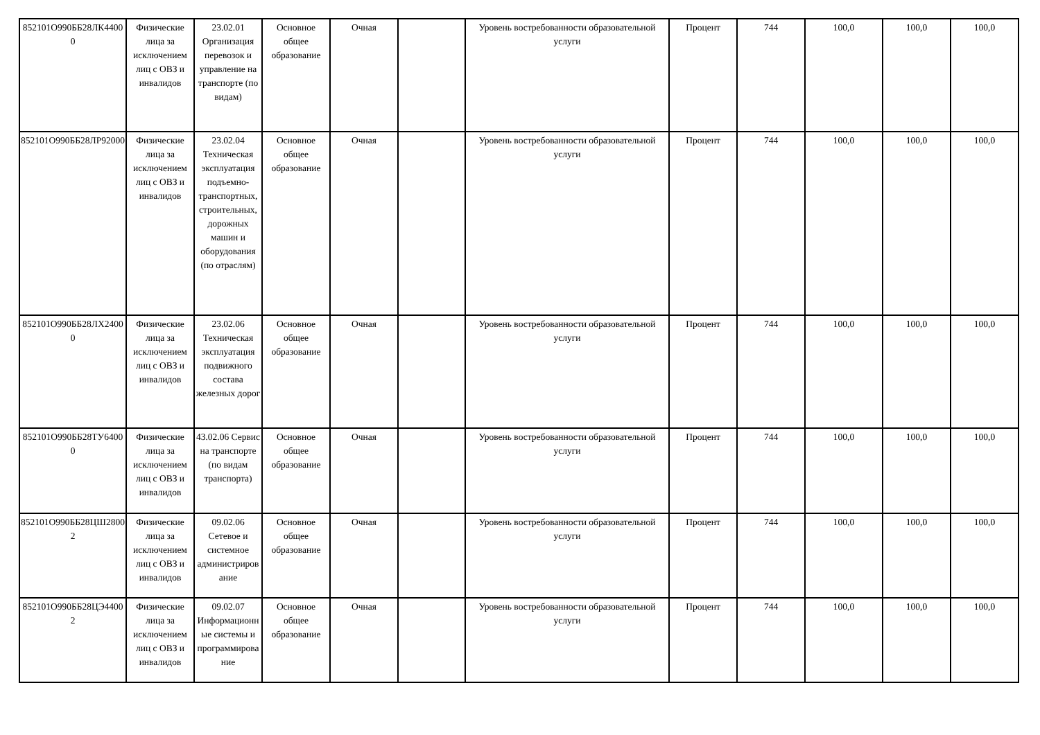| 852101О990ББ28ЛК44000 | Физические лица за исключением лиц с ОВЗ и инвалидов | 23.02.01 Организация перевозок и управление на транспорте (по видам) | Основное общее образование | Очная | | Уровень востребованности образовательной услуги | Процент | 744 | 100,0 | 100,0 | 100,0 |
| 852101О990ББ28ЛР92000 | Физические лица за исключением лиц с ОВЗ и инвалидов | 23.02.04 Техническая эксплуатация подъемно-транспортных, строительных, дорожных машин и оборудования (по отраслям) | Основное общее образование | Очная | | Уровень востребованности образовательной услуги | Процент | 744 | 100,0 | 100,0 | 100,0 |
| 852101О990ББ28ЛХ24000 | Физические лица за исключением лиц с ОВЗ и инвалидов | 23.02.06 Техническая эксплуатация подвижного состава железных дорог | Основное общее образование | Очная | | Уровень востребованности образовательной услуги | Процент | 744 | 100,0 | 100,0 | 100,0 |
| 852101О990ББ28ТУ64000 | Физические лица за исключением лиц с ОВЗ и инвалидов | 43.02.06 Сервис на транспорте (по видам транспорта) | Основное общее образование | Очная | | Уровень востребованности образовательной услуги | Процент | 744 | 100,0 | 100,0 | 100,0 |
| 852101О990ББ28ЦШ28002 | Физические лица за исключением лиц с ОВЗ и инвалидов | 09.02.06 Сетевое и системное администрирование | Основное общее образование | Очная | | Уровень востребованности образовательной услуги | Процент | 744 | 100,0 | 100,0 | 100,0 |
| 852101О990ББ28ЦЭ44002 | Физические лица за исключением лиц с ОВЗ и инвалидов | 09.02.07 Информационные системы и программирование | Основное общее образование | Очная | | Уровень востребованности образовательной услуги | Процент | 744 | 100,0 | 100,0 | 100,0 |